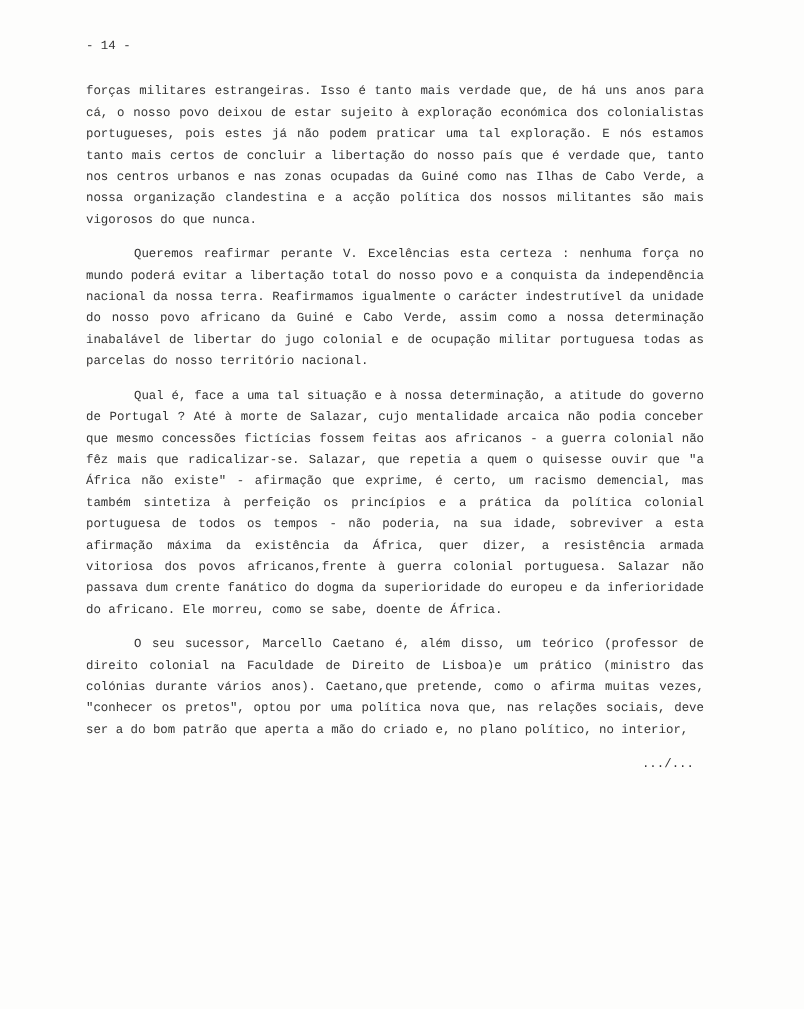- 14 -
forças militares estrangeiras. Isso é tanto mais verdade que, de há uns anos para cá, o nosso povo deixou de estar sujeito à exploração económica dos colonialistas portugueses, pois estes já não podem praticar uma tal exploração. E nós estamos tanto mais certos de concluir a libertação do nosso país que é verdade que, tanto nos centros urbanos e nas zonas ocupadas da Guiné como nas Ilhas de Cabo Verde, a nossa organização clandestina e a acção política dos nossos militantes são mais vigorosos do que nunca.
Queremos reafirmar perante V. Excelências esta certeza : nenhuma força no mundo poderá evitar a libertação total do nosso povo e a conquista da independência nacional da nossa terra. Reafirmamos igualmente o carácter indestrutível da unidade do nosso povo africano da Guiné e Cabo Verde, assim como a nossa determinação inabalável de libertar do jugo colonial e de ocupação militar portuguesa todas as parcelas do nosso território nacional.
Qual é, face a uma tal situação e à nossa determinação, a atitude do governo de Portugal ? Até à morte de Salazar, cujo mentalidade arcaica não podia conceber que mesmo concessões fictícias fossem feitas aos africanos - a guerra colonial não fêz mais que radicalizar-se. Salazar, que repetia a quem o quisesse ouvir que "a África não existe" - afirmação que exprime, é certo, um racismo demencial, mas também sintetiza à perfeição os princípios e a prática da política colonial portuguesa de todos os tempos - não poderia, na sua idade, sobreviver a esta afirmação máxima da existência da África, quer dizer, a resistência armada vitoriosa dos povos africanos,frente à guerra colonial portuguesa. Salazar não passava dum crente fanático do dogma da superioridade do europeu e da inferioridade do africano. Ele morreu, como se sabe, doente de África.
O seu sucessor, Marcello Caetano é, além disso, um teórico (professor de direito colonial na Faculdade de Direito de Lisboa)e um prático (ministro das colónias durante vários anos). Caetano,que pretende, como o afirma muitas vezes, "conhecer os pretos", optou por uma política nova que, nas relações sociais, deve ser a do bom patrão que aperta a mão do criado e, no plano político, no interior,
.../...